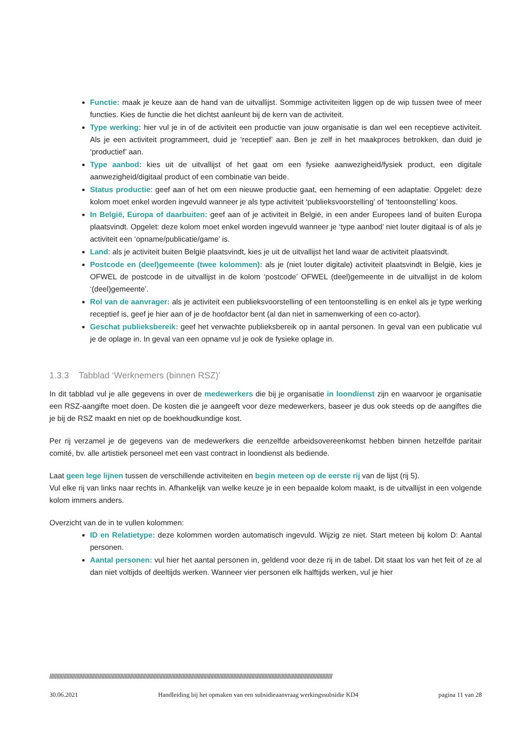Functie: maak je keuze aan de hand van de uitvallijst. Sommige activiteiten liggen op de wip tussen twee of meer functies. Kies de functie die het dichtst aanleunt bij de kern van de activiteit.
Type werking: hier vul je in of de activiteit een productie van jouw organisatie is dan wel een receptieve activiteit. Als je een activiteit programmeert, duid je ‘receptief’ aan. Ben je zelf in het maakproces betrokken, dan duid je ‘productief’ aan.
Type aanbod: kies uit de uitvallijst of het gaat om een fysieke aanwezigheid/fysiek product, een digitale aanwezigheid/digitaal product of een combinatie van beide.
Status productie: geef aan of het om een nieuwe productie gaat, een herneming of een adaptatie. Opgelet: deze kolom moet enkel worden ingevuld wanneer je als type activiteit ‘publieksvoorstelling’ of ‘tentoonstelling’ koos.
In België, Europa of daarbuiten: geef aan of je activiteit in België, in een ander Europees land of buiten Europa plaatsvindt. Opgelet: deze kolom moet enkel worden ingevuld wanneer je ‘type aanbod’ niet louter digitaal is of als je activiteit een ‘opname/publicatie/game’ is.
Land: als je activiteit buiten België plaatsvindt, kies je uit de uitvallijst het land waar de activiteit plaatsvindt.
Postcode en (deel)gemeente (twee kolommen): als je (niet louter digitale) activiteit plaatsvindt in België, kies je OFWEL de postcode in de uitvallijst in de kolom ‘postcode’ OFWEL (deel)gemeente in de uitvallijst in de kolom ‘(deel)gemeente’.
Rol van de aanvrager: als je activiteit een publieksvoorstelling of een tentoonstelling is en enkel als je type werking receptief is, geef je hier aan of je de hoofdactor bent (al dan niet in samenwerking of een co-actor).
Geschat publieksbereik: geef het verwachte publieksbereik op in aantal personen. In geval van een publicatie vul je de oplage in. In geval van een opname vul je ook de fysieke oplage in.
1.3.3 Tabblad ‘Werknemers (binnen RSZ)’
In dit tabblad vul je alle gegevens in over de medewerkers die bij je organisatie in loondienst zijn en waarvoor je organisatie een RSZ-aangifte moet doen. De kosten die je aangeeft voor deze medewerkers, baseer je dus ook steeds op de aangiftes die je bij de RSZ maakt en niet op de boekhoudkundige kost.
Per rij verzamel je de gegevens van de medewerkers die eenzelfde arbeidsovereenkomst hebben binnen hetzelfde paritair comité, bv. alle artistiek personeel met een vast contract in loondienst als bediende.
Laat geen lege lijnen tussen de verschillende activiteiten en begin meteen op de eerste rij van de lijst (rij 5).
Vul elke rij van links naar rechts in. Afhankelijk van welke keuze je in een bepaalde kolom maakt, is de uitvallijst in een volgende kolom immers anders.
Overzicht van de in te vullen kolommen:
ID en Relatietype: deze kolommen worden automatisch ingevuld. Wijzig ze niet. Start meteen bij kolom D: Aantal personen.
Aantal personen: vul hier het aantal personen in, geldend voor deze rij in de tabel. Dit staat los van het feit of ze al dan niet voltijds of deeltijds werken. Wanneer vier personen elk halftijds werken, vul je hier
////////////////////////////////////////////////////////////////////////////////////////////////////////////////////////////////////////////////////////////////////////////////////////////////////////
30.06.2021 Handleiding bij het opmaken van een subsidieaanvraag werkingssubsidie KD4 pagina 11 van 28